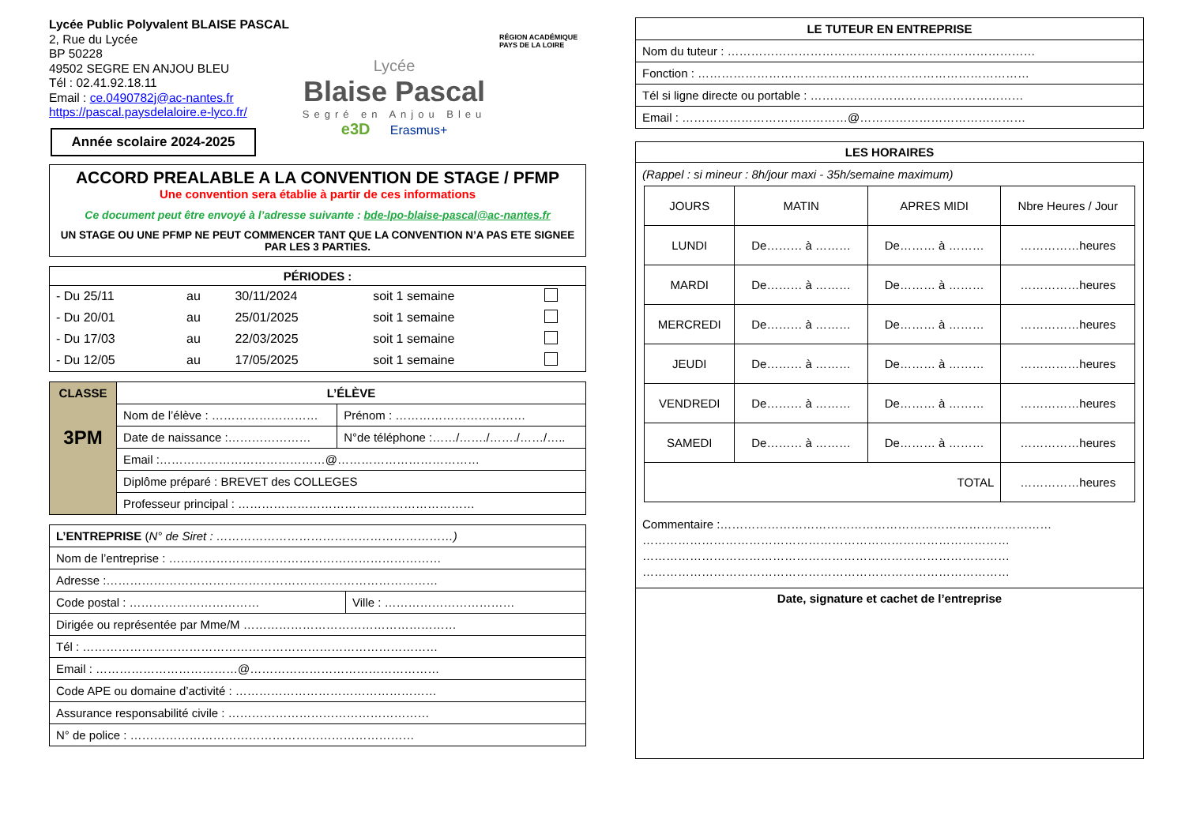Lycée Public Polyvalent BLAISE PASCAL
2, Rue du Lycée
BP 50228
49502 SEGRE EN ANJOU BLEU
Tél : 02.41.92.18.11
Email : ce.0490782j@ac-nantes.fr
https://pascal.paysdelaloire.e-lyco.fr/
Année scolaire 2024-2025
Lycée
Blaise Pascal
Segré en Anjou Bleu
e3D Erasmus+
RÉGION ACADÉMIQUE PAYS DE LA LOIRE
ACCORD PREALABLE A LA CONVENTION DE STAGE / PFMP
Une convention sera établie à partir de ces informations
Ce document peut être envoyé à l’adresse suivante : bde-lpo-blaise-pascal@ac-nantes.fr
UN STAGE OU UNE PFMP NE PEUT COMMENCER TANT QUE LA CONVENTION N’A PAS ETE SIGNEE PAR LES 3 PARTIES.
PÉRIODES :
| - Du 25/11 | au | 30/11/2024 | soit 1 semaine | |
| - Du 20/01 | au | 25/01/2025 | soit 1 semaine | |
| - Du 17/03 | au | 22/03/2025 | soit 1 semaine | |
| - Du 12/05 | au | 17/05/2025 | soit 1 semaine | |
| CLASSE 3PM | L’ÉLÈVE | |
| | Nom de l’élève : ……………………… | Prénom : …………………………… |
| | Date de naissance :………………… | N°de téléphone :……/……./……./……/….. |
| | Email :……………………………………@……………………………… | |
| | Diplôme préparé : BREVET des COLLEGES | |
| | Professeur principal : …………………………………………………… | |
| L’ENTREPRISE ( N° de Siret : ……………………………………………………) | |
| Nom de l’entreprise : …………………………………………………………… | |
| Adresse :………………………………………………………………………… | |
| Code postal : …………………………… | Ville : …………………………… |
| Dirigée ou représentée par Mme/M ……………………………………………… | |
| Tél : ……………………………………………………………………………… | |
| Email : ………………………………@………………………………………… | |
| Code APE ou domaine d’activité : …………………………………………… | |
| Assurance responsabilité civile : …………………………………………… | |
| N° de police : ……………………………………………………………… | |
| LE TUTEUR EN ENTREPRISE |
| --- |
| Nom du tuteur : …………………………………………………………………… |
| Fonction : ………………………………………………………………………… |
| Tél si ligne directe ou portable : ……………………………………………… |
| Email : ……………………………………@…………………………………… |
LES HORAIRES
(Rappel : si mineur : 8h/jour maxi - 35h/semaine maximum)
| JOURS | MATIN | APRES MIDI | Nbre Heures / Jour |
| LUNDI | De……… à ……… | De……… à ……… | ……………heures |
| MARDI | De……… à ……… | De……… à ……… | ……………heures |
| MERCREDI | De……… à ……… | De……… à ……… | ……………heures |
| JEUDI | De……… à ……… | De……… à ……… | ……………heures |
| VENDREDI | De……… à ……… | De……… à ……… | ……………heures |
| SAMEDI | De……… à ……… | De……… à ……… | ……………heures |
| TOTAL | | | ……………heures |
Commentaire :…………………………………………………………………………
…………………………………………………………………………………
…………………………………………………………………………………
…………………………………………………………………………………
Date, signature et cachet de l’entreprise